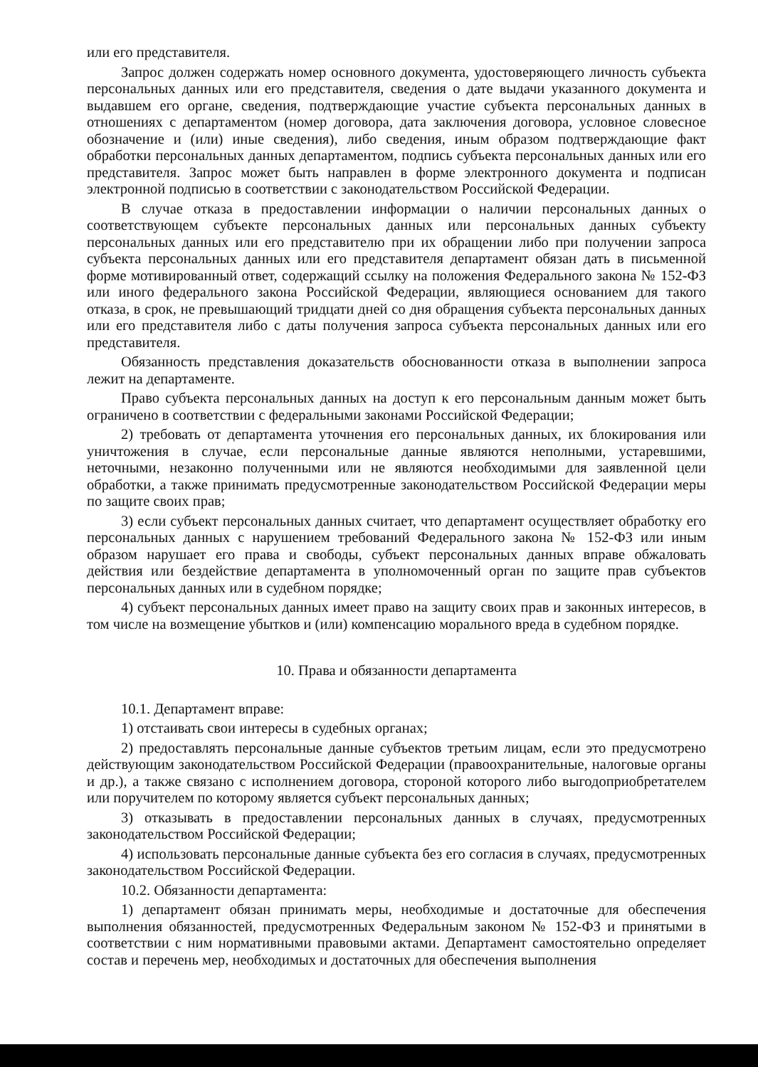или его представителя.
Запрос должен содержать номер основного документа, удостоверяющего личность субъекта персональных данных или его представителя, сведения о дате выдачи указанного документа и выдавшем его органе, сведения, подтверждающие участие субъекта персональных данных в отношениях с департаментом (номер договора, дата заключения договора, условное словесное обозначение и (или) иные сведения), либо сведения, иным образом подтверждающие факт обработки персональных данных департаментом, подпись субъекта персональных данных или его представителя. Запрос может быть направлен в форме электронного документа и подписан электронной подписью в соответствии с законодательством Российской Федерации.
В случае отказа в предоставлении информации о наличии персональных данных о соответствующем субъекте персональных данных или персональных данных субъекту персональных данных или его представителю при их обращении либо при получении запроса субъекта персональных данных или его представителя департамент обязан дать в письменной форме мотивированный ответ, содержащий ссылку на положения Федерального закона № 152-ФЗ или иного федерального закона Российской Федерации, являющиеся основанием для такого отказа, в срок, не превышающий тридцати дней со дня обращения субъекта персональных данных или его представителя либо с даты получения запроса субъекта персональных данных или его представителя.
Обязанность представления доказательств обоснованности отказа в выполнении запроса лежит на департаменте.
Право субъекта персональных данных на доступ к его персональным данным может быть ограничено в соответствии с федеральными законами Российской Федерации;
2) требовать от департамента уточнения его персональных данных, их блокирования или уничтожения в случае, если персональные данные являются неполными, устаревшими, неточными, незаконно полученными или не являются необходимыми для заявленной цели обработки, а также принимать предусмотренные законодательством Российской Федерации меры по защите своих прав;
3) если субъект персональных данных считает, что департамент осуществляет обработку его персональных данных с нарушением требований Федерального закона № 152-ФЗ или иным образом нарушает его права и свободы, субъект персональных данных вправе обжаловать действия или бездействие департамента в уполномоченный орган по защите прав субъектов персональных данных или в судебном порядке;
4) субъект персональных данных имеет право на защиту своих прав и законных интересов, в том числе на возмещение убытков и (или) компенсацию морального вреда в судебном порядке.
10. Права и обязанности департамента
10.1. Департамент вправе:
1) отстаивать свои интересы в судебных органах;
2) предоставлять персональные данные субъектов третьим лицам, если это предусмотрено действующим законодательством Российской Федерации (правоохранительные, налоговые органы и др.), а также связано с исполнением договора, стороной которого либо выгодоприобретателем или поручителем по которому является субъект персональных данных;
3) отказывать в предоставлении персональных данных в случаях, предусмотренных законодательством Российской Федерации;
4) использовать персональные данные субъекта без его согласия в случаях, предусмотренных законодательством Российской Федерации.
10.2. Обязанности департамента:
1) департамент обязан принимать меры, необходимые и достаточные для обеспечения выполнения обязанностей, предусмотренных Федеральным законом № 152-ФЗ и принятыми в соответствии с ним нормативными правовыми актами. Департамент самостоятельно определяет состав и перечень мер, необходимых и достаточных для обеспечения выполнения